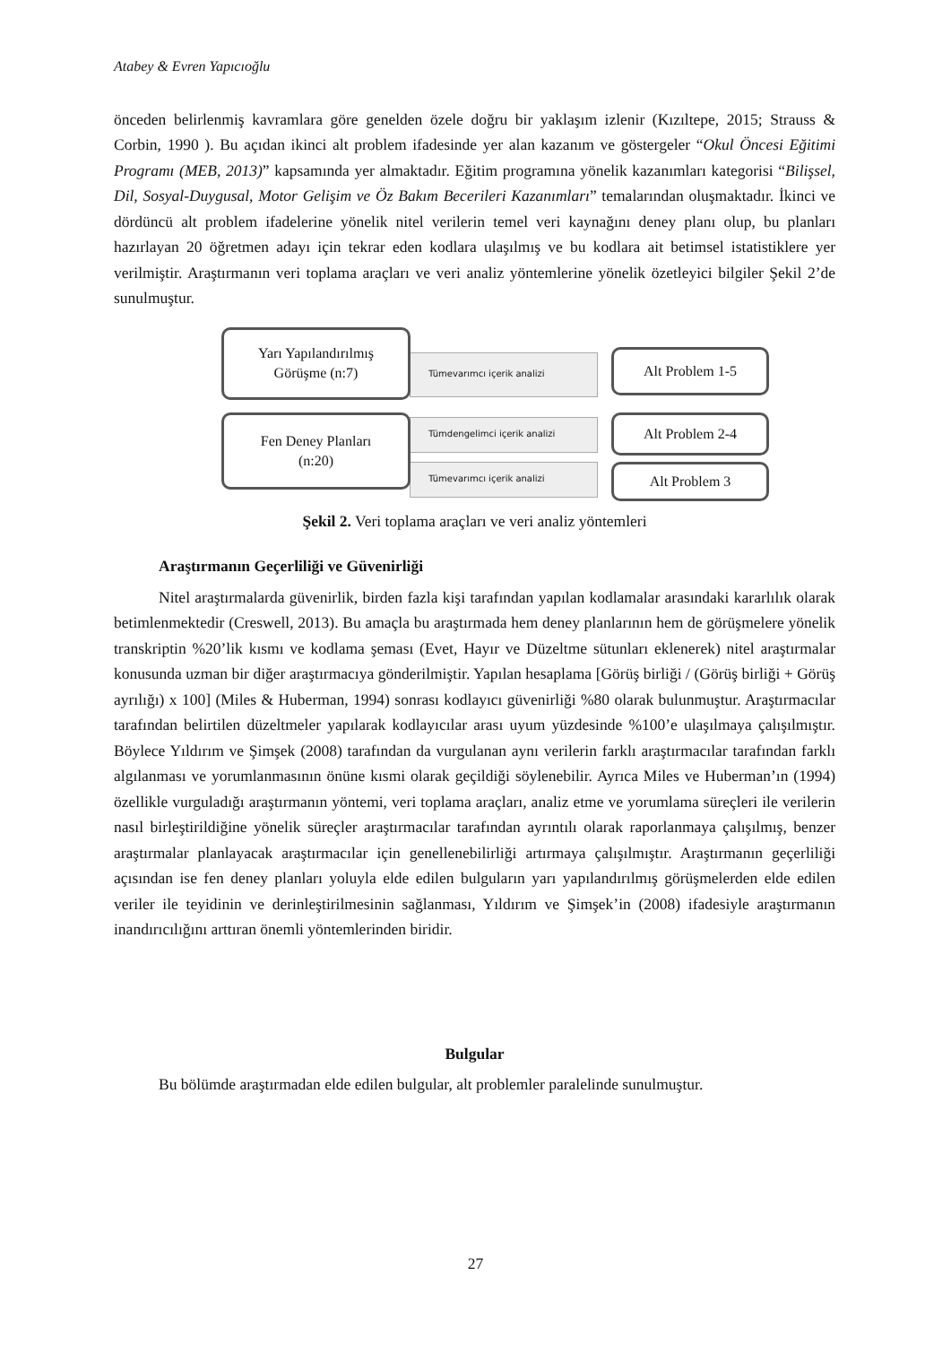Atabey & Evren Yapıcıoğlu
önceden belirlenmiş kavramlara göre genelden özele doğru bir yaklaşım izlenir (Kızıltepe, 2015; Strauss & Corbin, 1990 ). Bu açıdan ikinci alt problem ifadesinde yer alan kazanım ve göstergeler “Okul Öncesi Eğitimi Programı (MEB, 2013)” kapsamında yer almaktadır. Eğitim programına yönelik kazanımları kategorisi “Bilişsel, Dil, Sosyal-Duygusal, Motor Gelişim ve Öz Bakım Becerileri Kazanımları” temalarından oluşmaktadır. İkinci ve dördüncü alt problem ifadelerine yönelik nitel verilerin temel veri kaynağını deney planı olup, bu planları hazırlayan 20 öğretmen adayı için tekrar eden kodlara ulaşılmış ve bu kodlara ait betimsel istatistiklere yer verilmiştir. Araştırmanın veri toplama araçları ve veri analiz yöntemlerine yönelik özetleyici bilgiler Şekil 2’de sunulmuştur.
Tümevarımcı içerik analizi
Tümdengelimci içerik analizi
Tümevarımcı içerik analizi
Yarı Yapılandırılmış
Görüşme (n:7)
Fen Deney Planları
(n:20)
Alt Problem 1-5
Alt Problem 2-4
Alt Problem 3
Şekil 2. Veri toplama araçları ve veri analiz yöntemleri
Araştırmanın Geçerliliği ve Güvenirliği
Nitel araştırmalarda güvenirlik, birden fazla kişi tarafından yapılan kodlamalar arasındaki kararlılık olarak betimlenmektedir (Creswell, 2013). Bu amaçla bu araştırmada hem deney planlarının hem de görüşmelere yönelik transkriptin %20’lik kısmı ve kodlama şeması (Evet, Hayır ve Düzeltme sütunları eklenerek) nitel araştırmalar konusunda uzman bir diğer araştırmacıya gönderilmiştir. Yapılan hesaplama [Görüş birliği / (Görüş birliği + Görüş ayrılığı) x 100] (Miles & Huberman, 1994) sonrası kodlayıcı güvenirliği %80 olarak bulunmuştur. Araştırmacılar tarafından belirtilen düzeltmeler yapılarak kodlayıcılar arası uyum yüzdesinde %100’e ulaşılmaya çalışılmıştır. Böylece Yıldırım ve Şimşek (2008) tarafından da vurgulanan aynı verilerin farklı araştırmacılar tarafından farklı algılanması ve yorumlanmasının önüne kısmi olarak geçildiği söylenebilir. Ayrıca Miles ve Huberman’ın (1994) özellikle vurguladığı araştırmanın yöntemi, veri toplama araçları, analiz etme ve yorumlama süreçleri ile verilerin nasıl birleştirildiğine yönelik süreçler araştırmacılar tarafından ayrıntılı olarak raporlanmaya çalışılmış, benzer araştırmalar planlayacak araştırmacılar için genellenebilirliği artırmaya çalışılmıştır. Araştırmanın geçerliliği açısından ise fen deney planları yoluyla elde edilen bulguların yarı yapılandırılmış görüşmelerden elde edilen veriler ile teyidinin ve derinleştirilmesinin sağlanması, Yıldırım ve Şimşek’in (2008) ifadesiyle araştırmanın inandırıcılığını arttıran önemli yöntemlerinden biridir.
Bulgular
Bu bölümde araştırmadan elde edilen bulgular, alt problemler paralelinde sunulmuştur.
27